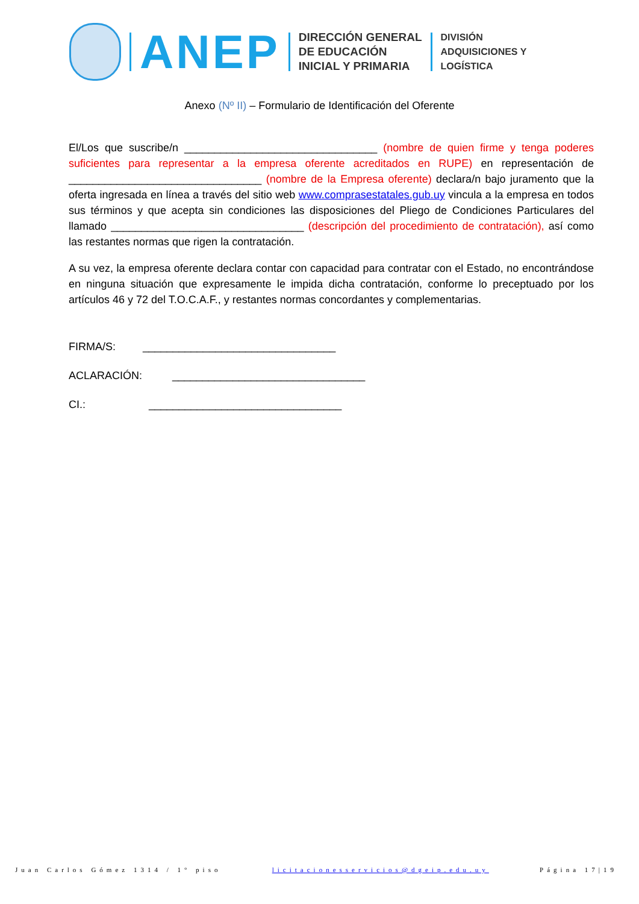ANEP
DIRECCIÓN GENERAL
DE EDUCACIÓN
INICIAL Y PRIMARIA
DIVISIÓN
ADQUISICIONES Y
LOGÍSTICA
Anexo (Nº II) – Formulario de Identificación del Oferente
El/Los que suscribe/n ________________________________ (nombre de quien firme y tenga poderes suficientes para representar a la empresa oferente acreditados en RUPE) en representación de ________________________________ (nombre de la Empresa oferente) declara/n bajo juramento que la oferta ingresada en línea a través del sitio web www.comprasestatales.gub.uy vincula a la empresa en todos sus términos y que acepta sin condiciones las disposiciones del Pliego de Condiciones Particulares del llamado ________________________________ (descripción del procedimiento de contratación), así como las restantes normas que rigen la contratación.
A su vez, la empresa oferente declara contar con capacidad para contratar con el Estado, no encontrándose en ninguna situación que expresamente le impida dicha contratación, conforme lo preceptuado por los artículos 46 y 72 del T.O.C.A.F., y restantes normas concordantes y complementarias.
FIRMA/S: ________________________________
ACLARACIÓN: ________________________________
CI.: ________________________________
Juan Carlos Gómez 1314 / 1° piso licitacionesservicios@dgeip.edu.uy Página 17|19